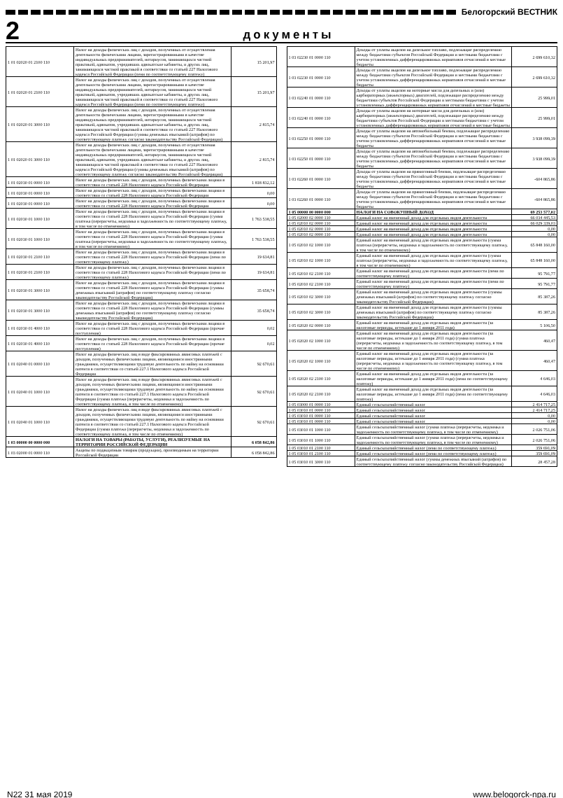Белогорский ВЕСТНИК
2 документы
| 1 01 02020 01 2100 110 | Налог на доходы физических лиц с доходов, полученных от осуществления деятельности физическими лицами, зарегистрированными в качестве индивидуальных предпринимателей, нотариусов, занимающихся частной практикой, адвокатов, учредивших адвокатские кабинеты, и других лиц, занимающихся частной практикой в соответствии со статьей 227 Налогового кодекса Российской Федерации (пени по соответствующему платежу) | 15 201,97 |
| 1 01 02020 01 2100 110 | Налог на доходы физических лиц с доходов, полученных от осуществления деятельности физическими лицами, зарегистрированными в качестве индивидуальных предпринимателей, нотариусов, занимающихся частной практикой, адвокатов, учредивших адвокатские кабинеты, и других лиц, занимающихся частной практикой в соответствии со статьей 227 Налогового кодекса Российской Федерации (пени по соответствующему платежу) | 15 201,97 |
| 1 01 02020 01 3000 110 | Налог на доходы физических лиц с доходов, полученных от осуществления деятельности физическими лицами, зарегистрированными в качестве индивидуальных предпринимателей, нотариусов, занимающихся частной практикой, адвокатов, учредивших адвокатские кабинеты, и других лиц, занимающихся частной практикой в соответствии со статьей 227 Налогового кодекса Российской Федерации (суммы денежных взысканий (штрафов) по соответствующему платежу согласно законодательству Российской Федерации) | 2 815,74 |
| 1 01 02020 01 3000 110 | Налог на доходы физических лиц с доходов, полученных от осуществления деятельности физическими лицами, зарегистрированными в качестве индивидуальных предпринимателей, нотариусов, занимающихся частной практикой, адвокатов, учредивших адвокатские кабинеты, и других лиц, занимающихся частной практикой в соответствии со статьей 227 Налогового кодекса Российской Федерации (суммы денежных взысканий (штрафов) по соответствующему платежу согласно законодательству Российской Федерации) | 2 815,74 |
| 1 01 02030 01 0000 110 | Налог на доходы физических лиц с доходов, полученных физическими лицами в соответствии со статьей 228 Налогового кодекса Российской Федерации | 1 818 832,12 |
| 1 01 02030 01 0000 110 | Налог на доходы физических лиц с доходов, полученных физическими лицами в соответствии со статьей 228 Налогового кодекса Российской Федерации | 0,00 |
| 1 01 02030 01 0000 110 | Налог на доходы физических лиц с доходов, полученных физическими лицами в соответствии со статьей 228 Налогового кодекса Российской Федерации | 0,00 |
| 1 01 02030 01 1000 110 | Налог на доходы физических лиц с доходов, полученных физическими лицами в соответствии со статьей 228 Налогового кодекса Российской Федерации (сумма платежа (перерасчеты, недоимка и задолженность по соответствующему платежу, в том числе по отмененному) | 1 763 538,55 |
| 1 01 02030 01 1000 110 | Налог на доходы физических лиц с доходов, полученных физическими лицами в соответствии со статьей 228 Налогового кодекса Российской Федерации (сумма платежа (перерасчеты, недоимка и задолженность по соответствующему платежу, в том числе по отмененному) | 1 763 538,55 |
| 1 01 02030 01 2100 110 | Налог на доходы физических лиц с доходов, полученных физическими лицами в соответствии со статьей 228 Налогового кодекса Российской Федерации (пени по соответствующему платежу) | 19 634,81 |
| 1 01 02030 01 2100 110 | Налог на доходы физических лиц с доходов, полученных физическими лицами в соответствии со статьей 228 Налогового кодекса Российской Федерации (пени по соответствующему платежу) | 19 634,81 |
| 1 01 02030 01 3000 110 | Налог на доходы физических лиц с доходов, полученных физическими лицами в соответствии со статьей 228 Налогового кодекса Российской Федерации (суммы денежных взысканий (штрафов) по соответствующему платежу согласно законодательству Российской Федерации) | 35 658,74 |
| 1 01 02030 01 3000 110 | Налог на доходы физических лиц с доходов, полученных физическими лицами в соответствии со статьей 228 Налогового кодекса Российской Федерации (суммы денежных взысканий (штрафов) по соответствующему платежу согласно законодательству Российской Федерации) | 35 658,74 |
| 1 01 02030 01 4000 110 | Налог на доходы физических лиц с доходов, полученных физическими лицами в соответствии со статьей 228 Налогового кодекса Российской Федерации (прочие поступления) | 0,02 |
| 1 01 02030 01 4000 110 | Налог на доходы физических лиц с доходов, полученных физическими лицами в соответствии со статьей 228 Налогового кодекса Российской Федерации (прочие поступления) | 0,02 |
| 1 01 02040 01 0000 110 | Налог на доходы физических лиц в виде фиксированных авансовых платежей с доходов, полученных физическими лицами, являющимися иностранными гражданами, осуществляющими трудовую деятельность по найму на основании патента в соответствии со статьей 227.1 Налогового кодекса Российской Федерации | 92 670,61 |
| 1 01 02040 01 1000 110 | Налог на доходы физических лиц в виде фиксированных авансовых платежей с доходов, полученных физическими лицами, являющимися иностранными гражданами, осуществляющими трудовую деятельность по найму на основании патента в соответствии со статьей 227.1 Налогового кодекса Российской Федерации (сумма платежа (перерасчеты, недоимка и задолженность по соответствующему платежу, в том числе по отмененному) | 92 670,61 |
| 1 01 02040 01 1000 110 | Налог на доходы физических лиц в виде фиксированных авансовых платежей с доходов, полученных физическими лицами, являющимися иностранными гражданами, осуществляющими трудовую деятельность по найму на основании патента в соответствии со статьей 227.1 Налогового кодекса Российской Федерации (сумма платежа (перерасчеты, недоимка и задолженность по соответствующему платежу, в том числе по отмененному) | 92 670,61 |
| 1 03 00000 00 0000 000 | НАЛОГИ НА ТОВАРЫ (РАБОТЫ, УСЛУГИ), РЕАЛИЗУЕМЫЕ НА ТЕРРИТОРИИ РОССИЙСКОЙ ФЕДЕРАЦИИ | 6 058 842,86 |
| 1 03 02000 01 0000 110 | Акцизы по подакцизным товарам (продукции), производимым на территории Российской Федерации | 6 058 842,86 |
| 1 03 02230 01 0000 110 | Доходы от уплаты акцизов на дизельное топливо, подлежащие распределению между бюджетами субъектов Российской Федерации и местными бюджетами с учетом установленных дифференцированных нормативов отчислений в местные бюджеты | 2 699 610,32 |
| 1 03 02230 01 0000 110 | Доходы от уплаты акцизов на дизельное топливо, подлежащие распределению между бюджетами субъектов Российской Федерации и местными бюджетами с учетом установленных дифференцированных нормативов отчислений в местные бюджеты | 2 699 610,32 |
| 1 03 02240 01 0000 110 | Доходы от уплаты акцизов на моторные масла для дизельных и (или) карбюраторных (инжекторных) двигателей, подлежащие распределению между бюджетами субъектов Российской Федерации и местными бюджетами с учетом установленных дифференцированных нормативов отчислений в местные бюджеты | 25 999,01 |
| 1 03 02240 01 0000 110 | Доходы от уплаты акцизов на моторные масла для дизельных и (или) карбюраторных (инжекторных) двигателей, подлежащие распределению между бюджетами субъектов Российской Федерации и местными бюджетами с учетом установленных дифференцированных нормативов отчислений в местные бюджеты | 25 999,01 |
| 1 03 02250 01 0000 110 | Доходы от уплаты акцизов на автомобильный бензин, подлежащие распределению между бюджетами субъектов Российской Федерации и местными бюджетами с учетом установленных дифференцированных нормативов отчислений в местные бюджеты | 3 938 099,39 |
| 1 03 02250 01 0000 110 | Доходы от уплаты акцизов на автомобильный бензин, подлежащие распределению между бюджетами субъектов Российской Федерации и местными бюджетами с учетом установленных дифференцированных нормативов отчислений в местные бюджеты | 3 938 099,39 |
| 1 03 02260 01 0000 110 | Доходы от уплаты акцизов на прямогонный бензин, подлежащие распределению между бюджетами субъектов Российской Федерации и местными бюджетами с учетом установленных дифференцированных нормативов отчислений в местные бюджеты | -604 865,86 |
| 1 03 02260 01 0000 110 | Доходы от уплаты акцизов на прямогонный бензин, подлежащие распределению между бюджетами субъектов Российской Федерации и местными бюджетами с учетом установленных дифференцированных нормативов отчислений в местные бюджеты | -604 865,86 |
| 1 05 00000 00 0000 000 | НАЛОГИ НА СОВОКУПНЫЙ ДОХОД | 69 253 577,02 |
| 1 05 02000 02 0000 110 | Единый налог на вмененный доход для отдельных видов деятельности | 66 034 445,53 |
| 1 05 02010 02 0000 110 | Единый налог на вмененный доход для отдельных видов деятельности | 66 029 339,03 |
| 1 05 02010 02 0000 110 | Единый налог на вмененный доход для отдельных видов деятельности | 0,00 |
| 1 05 02010 02 0000 110 | Единый налог на вмененный доход для отдельных видов деятельности | 0,00 |
| 1 05 02010 02 1000 110 | Единый налог на вмененный доход для отдельных видов деятельности (сумма платежа (перерасчеты, недоимка и задолженность по соответствующему платежу, в том числе по отмененному) | 65 848 160,00 |
| 1 05 02010 02 1000 110 | Единый налог на вмененный доход для отдельных видов деятельности (сумма платежа (перерасчеты, недоимка и задолженность по соответствующему платежу, в том числе по отмененному) | 65 848 160,00 |
| 1 05 02010 02 2100 110 | Единый налог на вмененный доход для отдельных видов деятельности (пени по соответствующему платежу) | 95 791,77 |
| 1 05 02010 02 2100 110 | Единый налог на вмененный доход для отдельных видов деятельности (пени по соответствующему платежу) | 95 791,77 |
| 1 05 02010 02 3000 110 | Единый налог на вмененный доход для отдельных видов деятельности (суммы денежных взысканий (штрафов) по соответствующему платежу согласно законодательству Российской Федерации) | 85 387,26 |
| 1 05 02010 02 3000 110 | Единый налог на вмененный доход для отдельных видов деятельности (суммы денежных взысканий (штрафов) по соответствующему платежу согласно законодательству Российской Федерации) | 85 387,26 |
| 1 05 02020 02 0000 110 | Единый налог на вмененный доход для отдельных видов деятельности (за налоговые периоды, истекшие до 1 января 2011 года) | 5 106,50 |
| 1 05 02020 02 1000 110 | Единый налог на вмененный доход для отдельных видов деятельности (за налоговые периоды, истекшие до 1 января 2011 года) (сумма платежа (перерасчеты, недоимка и задолженность по соответствующему платежу, в том числе по отмененному) | 460,47 |
| 1 05 02020 02 1000 110 | Единый налог на вмененный доход для отдельных видов деятельности (за налоговые периоды, истекшие до 1 января 2011 года) (сумма платежа (перерасчеты, недоимка и задолженность по соответствующему платежу, в том числе по отмененному) | 460,47 |
| 1 05 02020 02 2100 110 | Единый налог на вмененный доход для отдельных видов деятельности (за налоговые периоды, истекшие до 1 января 2011 года) (пени по соответствующему платежу) | 4 646,03 |
| 1 05 02020 02 2100 110 | Единый налог на вмененный доход для отдельных видов деятельности (за налоговые периоды, истекшие до 1 января 2011 года) (пени по соответствующему платежу) | 4 646,03 |
| 1 05 03000 01 0000 110 | Единый сельскохозяйственный налог | 2 414 717,25 |
| 1 05 03010 01 0000 110 | Единый сельскохозяйственный налог | 2 414 717,25 |
| 1 05 03010 01 0000 110 | Единый сельскохозяйственный налог | 0,00 |
| 1 05 03010 01 0000 110 | Единый сельскохозяйственный налог | 0,00 |
| 1 05 03010 01 1000 110 | Единый сельскохозяйственный налог (сумма платежа (перерасчеты, недоимка и задолженность по соответствующему платежу, в том числе по отмененному) | 2 026 751,06 |
| 1 05 03010 01 1000 110 | Единый сельскохозяйственный налог (сумма платежа (перерасчеты, недоимка и задолженность по соответствующему платежу, в том числе по отмененному) | 2 026 751,06 |
| 1 05 03010 01 2100 110 | Единый сельскохозяйственный налог (пени по соответствующему платежу) | 359 691,09 |
| 1 05 03010 01 2100 110 | Единый сельскохозяйственный налог (пени по соответствующему платежу) | 359 691,09 |
| 1 05 03010 01 3000 110 | Единый сельскохозяйственный налог (суммы денежных взысканий (штрафов) по соответствующему платежу согласно законодательству Российской Федерации) | 28 457,28 |
N22 31 мая 2019 www.belogorck-npa.ru